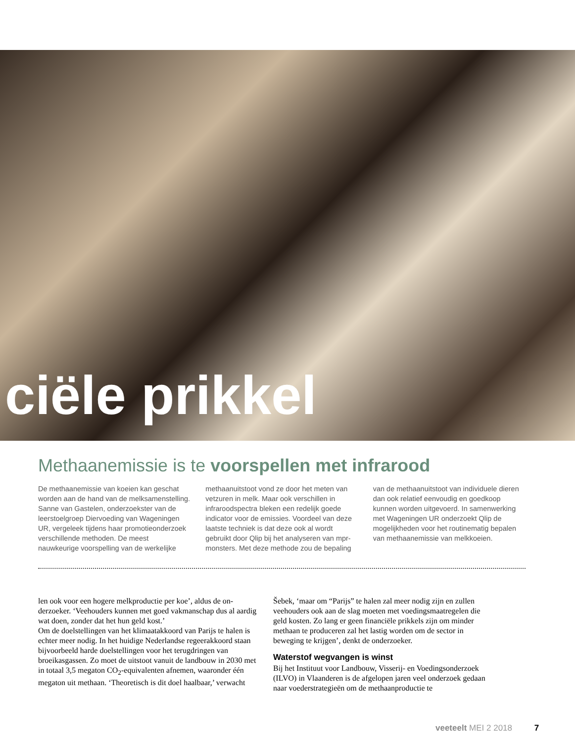ciële prikkel
Methaanemissie is te voorspellen met infrarood
De methaanemissie van koeien kan geschat worden aan de hand van de melksamenstel­ling. Sanne van Gastelen, onderzoekster van de leerstoelgroep Diervoeding van Wagenin­gen UR, vergeleek tijdens haar promotieon­derzoek verschillende methoden. De meest nauwkeurige voorspelling van de werkelijke methaanuitstoot vond ze door het meten van vetzuren in melk. Maar ook verschillen in infraroodspectra bleken een redelijk goede indicator voor de emissies. Voordeel van deze laatste techniek is dat deze ook al wordt gebruikt door Qlip bij het analyseren van mpr-monsters. Met deze methode zou de bepaling van de methaanuitstoot van individuele dieren dan ook relatief eenvoudig en goedkoop kunnen worden uitgevoerd. In samenwerking met Wageningen UR onderzoekt Qlip de mogelijk­heden voor het routinematig bepalen van methaanemissie van melkkoeien.
len ook voor een hogere melkproductie per koe’, aldus de on­derzoeker. ‘Veehouders kunnen met goed vakmanschap dus al aardig wat doen, zonder dat het hun geld kost.’
Om de doelstellingen van het klimaatakkoord van Parijs te halen is echter meer nodig. In het huidige Nederlandse regeer­akkoord staan bijvoorbeeld harde doelstellingen voor het te­rugdringen van broeikasgassen. Zo moet de uitstoot vanuit de landbouw in 2030 met in totaal 3,5 megaton CO<sub>2</sub>-equivalenten afnemen, waaronder één megaton uit methaan. ‘Theoretisch is dit doel haalbaar,’ verwacht Šebek, ‘maar om “Parijs” te halen zal meer nodig zijn en zullen veehouders ook aan de slag moeten met voedingsmaatregelen die geld kosten. Zo lang er geen financiële prikkels zijn om minder methaan te produ­ceren zal het lastig worden om de sector in beweging te krij­gen’, denkt de onderzoeker.
Waterstof wegvangen is winst
Bij het Instituut voor Landbouw, Visserij- en Voedingsonder­zoek (ILVO) in Vlaanderen is de afgelopen jaren veel onderzoek gedaan naar voederstrategieën om de methaanproductie te
veeteelt MEI 2 2018 7